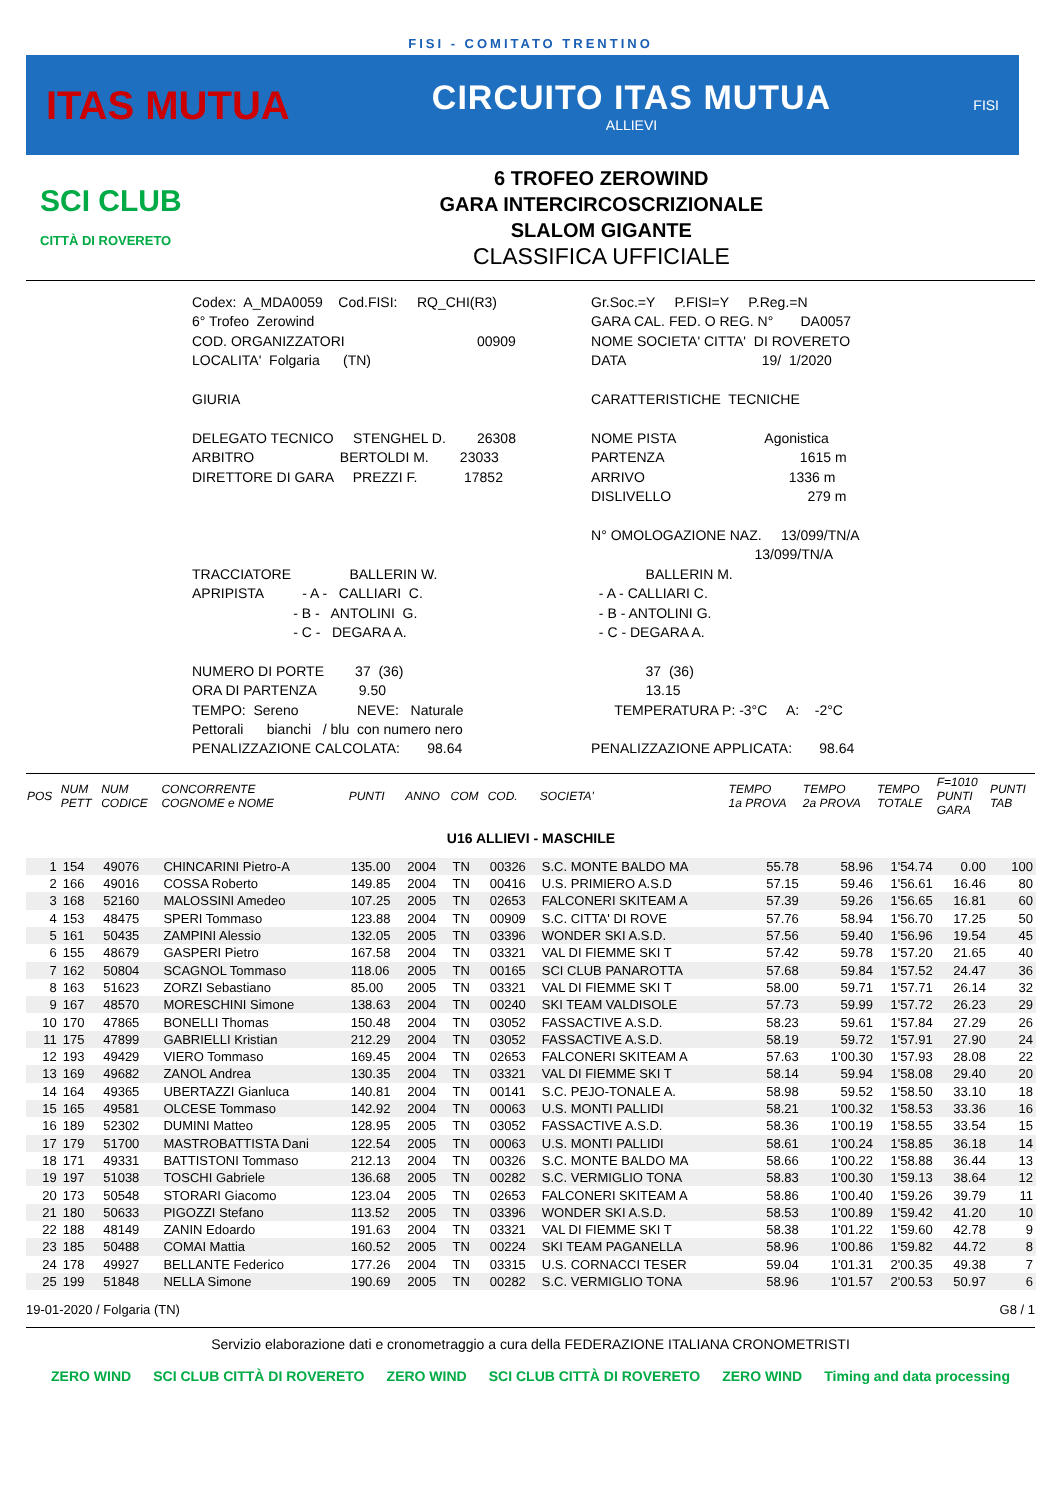FISI - COMITATO TRENTINO
ITAS MUTUA
CIRCUITO ITAS MUTUA
ALLIEVI
FISI
SCI CLUB
CITTÀ DI ROVERETO
6 TROFEO ZEROWIND
GARA INTERCIRCOSCRIZIONALE
SLALOM GIGANTE
CLASSIFICA UFFICIALE
| Codex: A_MDA0059 Cod.FISI: RQ_CHI(R3) | Gr.Soc.=Y P.FISI=Y P.Reg.=N |
| 6° Trofeo Zerowind | GARA CAL. FED. O REG. N° DA0057 |
| COD. ORGANIZZATORI 00909 | NOME SOCIETA' CITTA' DI ROVERETO |
| LOCALITA' Folgaria (TN) | DATA 19/ 1/2020 |
| GIURIA | CARATTERISTICHE TECNICHE |
| DELEGATO TECNICO STENGHEL D. 26308 | NOME PISTA Agonistica |
| ARBITRO BERTOLDI M. 23033 | PARTENZA 1615 m |
| DIRETTORE DI GARA PREZZI F. 17852 | ARRIVO 1336 m |
| | DISLIVELLO 279 m |
| | N° OMOLOGAZIONE NAZ. 13/099/TN/A |
| | 13/099/TN/A |
| TRACCIATORE BALLERIN W. | BALLERIN M. |
| APRIPISTA - A - CALLIARI C. | - A - CALLIARI C. |
| - B - ANTOLINI G. | - B - ANTOLINI G. |
| - C - DEGARA A. | - C - DEGARA A. |
| NUMERO DI PORTE 37 (36) | 37 (36) |
| ORA DI PARTENZA 9.50 | 13.15 |
| TEMPO: Sereno NEVE: Naturale | TEMPERATURA P: -3°C A: -2°C |
| Pettorali bianchi / blu con numero nero | |
| PENALIZZAZIONE CALCOLATA: 98.64 | PENALIZZAZIONE APPLICATA: 98.64 |
| POS | NUM PETT | NUM CODICE | CONCORRENTE COGNOME e NOME | PUNTI | ANNO | COM | COD. | SOCIETA' | TEMPO 1a PROVA | TEMPO 2a PROVA | TEMPO TOTALE | F=1010 PUNTI GARA | PUNTI TAB |
| --- | --- | --- | --- | --- | --- | --- | --- | --- | --- | --- | --- | --- | --- |
| U16 ALLIEVI - MASCHILE | | | | | | | | | | | | | |
| 1 | 154 | 49076 | CHINCARINI Pietro-A | 135.00 | 2004 | TN | 00326 | S.C. MONTE BALDO MA | 55.78 | 58.96 | 1'54.74 | 0.00 | 100 |
| 2 | 166 | 49016 | COSSA Roberto | 149.85 | 2004 | TN | 00416 | U.S. PRIMIERO A.S.D | 57.15 | 59.46 | 1'56.61 | 16.46 | 80 |
| 3 | 168 | 52160 | MALOSSINI Amedeo | 107.25 | 2005 | TN | 02653 | FALCONERI SKITEAM A | 57.39 | 59.26 | 1'56.65 | 16.81 | 60 |
| 4 | 153 | 48475 | SPERI Tommaso | 123.88 | 2004 | TN | 00909 | S.C. CITTA' DI ROVE | 57.76 | 58.94 | 1'56.70 | 17.25 | 50 |
| 5 | 161 | 50435 | ZAMPINI Alessio | 132.05 | 2005 | TN | 03396 | WONDER SKI A.S.D. | 57.56 | 59.40 | 1'56.96 | 19.54 | 45 |
| 6 | 155 | 48679 | GASPERI Pietro | 167.58 | 2004 | TN | 03321 | VAL DI FIEMME SKI T | 57.42 | 59.78 | 1'57.20 | 21.65 | 40 |
| 7 | 162 | 50804 | SCAGNOL Tommaso | 118.06 | 2005 | TN | 00165 | SCI CLUB PANAROTTA | 57.68 | 59.84 | 1'57.52 | 24.47 | 36 |
| 8 | 163 | 51623 | ZORZI Sebastiano | 85.00 | 2005 | TN | 03321 | VAL DI FIEMME SKI T | 58.00 | 59.71 | 1'57.71 | 26.14 | 32 |
| 9 | 167 | 48570 | MORESCHINI Simone | 138.63 | 2004 | TN | 00240 | SKI TEAM VALDISOLE | 57.73 | 59.99 | 1'57.72 | 26.23 | 29 |
| 10 | 170 | 47865 | BONELLI Thomas | 150.48 | 2004 | TN | 03052 | FASSACTIVE A.S.D. | 58.23 | 59.61 | 1'57.84 | 27.29 | 26 |
| 11 | 175 | 47899 | GABRIELLI Kristian | 212.29 | 2004 | TN | 03052 | FASSACTIVE A.S.D. | 58.19 | 59.72 | 1'57.91 | 27.90 | 24 |
| 12 | 193 | 49429 | VIERO Tommaso | 169.45 | 2004 | TN | 02653 | FALCONERI SKITEAM A | 57.63 | 1'00.30 | 1'57.93 | 28.08 | 22 |
| 13 | 169 | 49682 | ZANOL Andrea | 130.35 | 2004 | TN | 03321 | VAL DI FIEMME SKI T | 58.14 | 59.94 | 1'58.08 | 29.40 | 20 |
| 14 | 164 | 49365 | UBERTAZZI Gianluca | 140.81 | 2004 | TN | 00141 | S.C. PEJO-TONALE A. | 58.98 | 59.52 | 1'58.50 | 33.10 | 18 |
| 15 | 165 | 49581 | OLCESE Tommaso | 142.92 | 2004 | TN | 00063 | U.S. MONTI PALLIDI | 58.21 | 1'00.32 | 1'58.53 | 33.36 | 16 |
| 16 | 189 | 52302 | DUMINI Matteo | 128.95 | 2005 | TN | 03052 | FASSACTIVE A.S.D. | 58.36 | 1'00.19 | 1'58.55 | 33.54 | 15 |
| 17 | 179 | 51700 | MASTROBATTISTA Dani | 122.54 | 2005 | TN | 00063 | U.S. MONTI PALLIDI | 58.61 | 1'00.24 | 1'58.85 | 36.18 | 14 |
| 18 | 171 | 49331 | BATTISTONI Tommaso | 212.13 | 2004 | TN | 00326 | S.C. MONTE BALDO MA | 58.66 | 1'00.22 | 1'58.88 | 36.44 | 13 |
| 19 | 197 | 51038 | TOSCHI Gabriele | 136.68 | 2005 | TN | 00282 | S.C. VERMIGLIO TONA | 58.83 | 1'00.30 | 1'59.13 | 38.64 | 12 |
| 20 | 173 | 50548 | STORARI Giacomo | 123.04 | 2005 | TN | 02653 | FALCONERI SKITEAM A | 58.86 | 1'00.40 | 1'59.26 | 39.79 | 11 |
| 21 | 180 | 50633 | PIGOZZI Stefano | 113.52 | 2005 | TN | 03396 | WONDER SKI A.S.D. | 58.53 | 1'00.89 | 1'59.42 | 41.20 | 10 |
| 22 | 188 | 48149 | ZANIN Edoardo | 191.63 | 2004 | TN | 03321 | VAL DI FIEMME SKI T | 58.38 | 1'01.22 | 1'59.60 | 42.78 | 9 |
| 23 | 185 | 50488 | COMAI Mattia | 160.52 | 2005 | TN | 00224 | SKI TEAM PAGANELLA | 58.96 | 1'00.86 | 1'59.82 | 44.72 | 8 |
| 24 | 178 | 49927 | BELLANTE Federico | 177.26 | 2004 | TN | 03315 | U.S. CORNACCI TESER | 59.04 | 1'01.31 | 2'00.35 | 49.38 | 7 |
| 25 | 199 | 51848 | NELLA Simone | 190.69 | 2005 | TN | 00282 | S.C. VERMIGLIO TONA | 58.96 | 1'01.57 | 2'00.53 | 50.97 | 6 |
19-01-2020 / Folgaria (TN) G8 / 1
Servizio elaborazione dati e cronometraggio a cura della FEDERAZIONE ITALIANA CRONOMETRISTI
ZERO WIND SCI CLUB CITTÀ DI ROVERETO ZERO WIND SCI CLUB CITTÀ DI ROVERETO ZERO WIND Timing and data processing